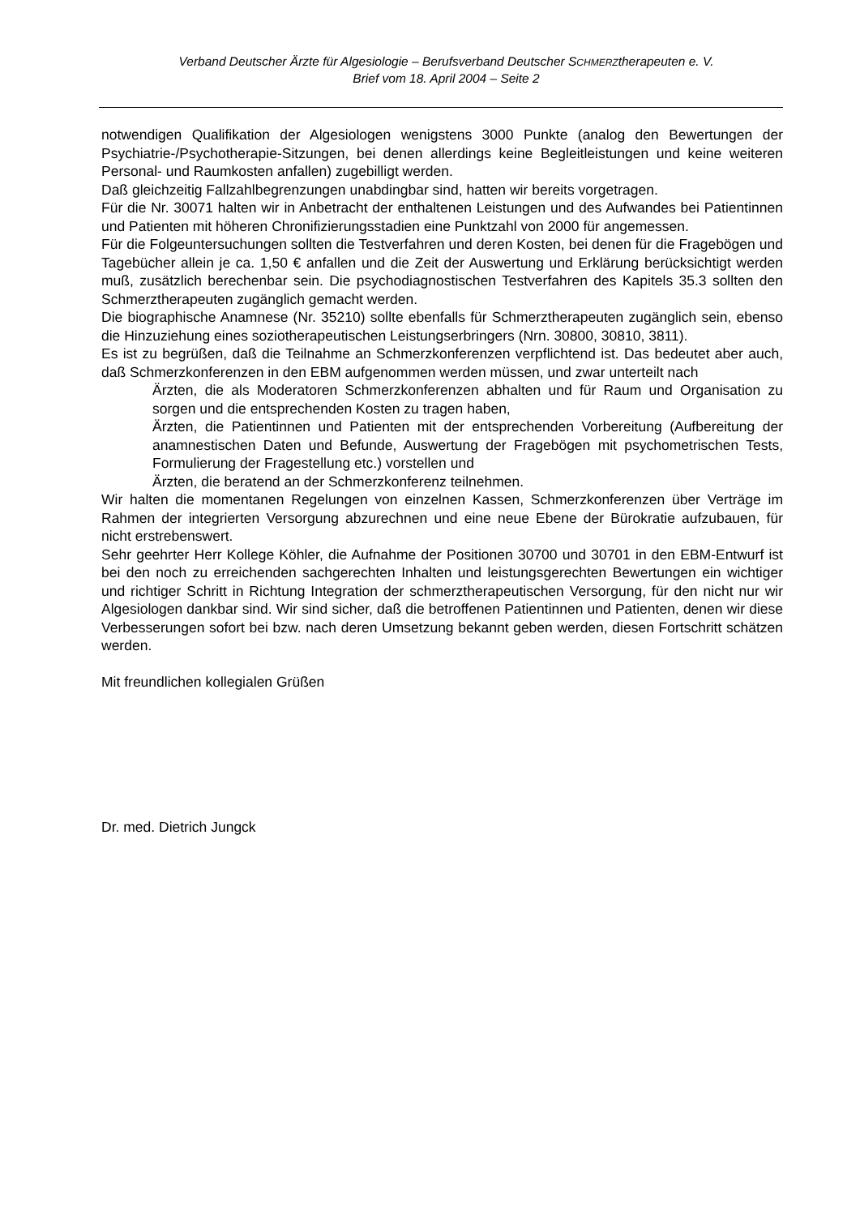Verband Deutscher Ärzte für Algesiologie – Berufsverband Deutscher SCHMERZtherapeuten e. V.
Brief vom 18. April 2004 – Seite 2
notwendigen Qualifikation der Algesiologen wenigstens 3000 Punkte (analog den Bewertungen der Psychiatrie-/Psychotherapie-Sitzungen, bei denen allerdings keine Begleitleistungen und keine weiteren Personal- und Raumkosten anfallen) zugebilligt werden.
Daß gleichzeitig Fallzahlbegrenzungen unabdingbar sind, hatten wir bereits vorgetragen.
Für die Nr. 30071 halten wir in Anbetracht der enthaltenen Leistungen und des Aufwandes bei Patientinnen und Patienten mit höheren Chronifizierungsstadien eine Punktzahl von 2000 für angemessen.
Für die Folgeuntersuchungen sollten die Testverfahren und deren Kosten, bei denen für die Fragebögen und Tagebücher allein je ca. 1,50 € anfallen und die Zeit der Auswertung und Erklärung berücksichtigt werden muß, zusätzlich berechenbar sein. Die psychodiagnostischen Testverfahren des Kapitels 35.3 sollten den Schmerztherapeuten zugänglich gemacht werden.
Die biographische Anamnese (Nr. 35210) sollte ebenfalls für Schmerztherapeuten zugänglich sein, ebenso die Hinzuziehung eines soziotherapeutischen Leistungserbringers (Nrn. 30800, 30810, 3811).
Es ist zu begrüßen, daß die Teilnahme an Schmerzkonferenzen verpflichtend ist. Das bedeutet aber auch, daß Schmerzkonferenzen in den EBM aufgenommen werden müssen, und zwar unterteilt nach
Ärzten, die als Moderatoren Schmerzkonferenzen abhalten und für Raum und Organisation zu sorgen und die entsprechenden Kosten zu tragen haben,
Ärzten, die Patientinnen und Patienten mit der entsprechenden Vorbereitung (Aufbereitung der anamnestischen Daten und Befunde, Auswertung der Fragebögen mit psychometrischen Tests, Formulierung der Fragestellung etc.) vorstellen und
Ärzten, die beratend an der Schmerzkonferenz teilnehmen.
Wir halten die momentanen Regelungen von einzelnen Kassen, Schmerzkonferenzen über Verträge im Rahmen der integrierten Versorgung abzurechnen und eine neue Ebene der Bürokratie aufzubauen, für nicht erstrebenswert.
Sehr geehrter Herr Kollege Köhler, die Aufnahme der Positionen 30700 und 30701 in den EBM-Entwurf ist bei den noch zu erreichenden sachgerechten Inhalten und leistungsgerechten Bewertungen ein wichtiger und richtiger Schritt in Richtung Integration der schmerztherapeutischen Versorgung, für den nicht nur wir Algesiologen dankbar sind. Wir sind sicher, daß die betroffenen Patientinnen und Patienten, denen wir diese Verbesserungen sofort bei bzw. nach deren Umsetzung bekannt geben werden, diesen Fortschritt schätzen werden.
Mit freundlichen kollegialen Grüßen
Dr. med. Dietrich Jungck